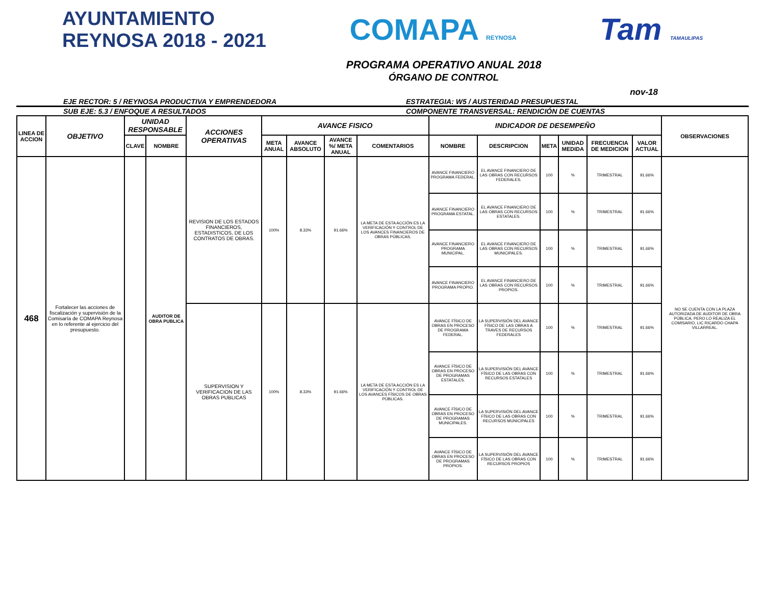AYUNTAMIENTO
REYNOSA 2018 - 2021
COMAPA REYNOSA
Tam TAMAULIPAS
PROGRAMA OPERATIVO ANUAL 2018
ÓRGANO DE CONTROL
nov-18
EJE RECTOR: 5 / REYNOSA PRODUCTIVA Y EMPRENDEDORA
ESTRATEGIA: W5 / AUSTERIDAD PRESUPUESTAL
SUB EJE: 5.3 / ENFOQUE A RESULTADOS
COMPONENTE TRANSVERSAL: RENDICIÓN DE CUENTAS
| LINEA DE ACCION | OBJETIVO | UNIDAD RESPONSABLE | | ACCIONES OPERATIVAS | AVANCE FISICO | | | | INDICADOR DE DESEMPEÑO | | | | | | OBSERVACIONES |
| --- | --- | --- | --- | --- | --- | --- | --- | --- | --- | --- | --- | --- | --- | --- | --- |
| | | CLAVE | NOMBRE | | META ANUAL | AVANCE ABSOLUTO | AVANCE %/ META ANUAL | COMENTARIOS | NOMBRE | DESCRIPCION | META | UNIDAD MEDIDA | FRECUENCIA DE MEDICION | VALOR ACTUAL | |
| 468 | Fortalecer las acciones de fiscalización y supervisión de la Comisaría de COMAPA Reynosa en lo referente al ejercicio del presupuesto. | | AUDITOR DE OBRA PUBLICA | REVISION DE LOS ESTADOS FINANCIEROS, ESTADISTICOS, DE LOS CONTRATOS DE OBRAS. | 100% | 8.33% | 91.66% | LA META DE ESTA ACCIÓN ES LA VERIFICACIÓN Y CONTROL DE LOS AVANCES FINANCIEROS DE OBRAS PÚBLICAS. | AVANCE FINANCIERO PROGRAMA FEDERAL. | EL AVANCE FINANCIERO DE LAS OBRAS CON RECURSOS FEDERALES. | 100 | % | TRIMESTRAL | 91.66% | NO SE CUENTA CON LA PLAZA AUTORIZADA DE AUDITOR DE OBRA PÚBLICA, PERO LO REALIZA EL COMISARIO, LIC RICARDO CHAPA VILLARREAL. |
| | | | | | | | | | AVANCE FINANCIERO PROGRAMA ESTATAL. | EL AVANCE FINANCIERO DE LAS OBRAS CON RECURSOS ESTATALES. | 100 | % | TRIMESTRAL | 91.66% | |
| | | | | | | | | | AVANCE FINANCIERO PROGRAMA MUNICIPAL. | EL AVANCE FINANCIERO DE LAS OBRAS CON RECURSOS MUNICIPALES. | 100 | % | TRIMESTRAL | 91.66% | |
| | | | | | | | | | AVANCE FINANCIERO PROGRAMA PROPIO. | EL AVANCE FINANCIERO DE LAS OBRAS CON RECURSOS PROPIOS. | 100 | % | TRIMESTRAL | 91.66% | |
| | | | | SUPERVISION Y VERIFICACION DE LAS OBRAS PUBLICAS | 100% | 8.33% | 91.66% | LA META DE ESTA ACCIÓN ES LA VERIFICACIÓN Y CONTROL DE LOS AVANCES FÍSICOS DE OBRAS PÚBLICAS. | AVANCE FÍSICO DE OBRAS EN PROCESO DE PROGRAMA FEDERAL. | LA SUPERVISIÓN DEL AVANCE FÍSICO DE LAS OBRAS A TRAVES DE RECURSOS FEDERALES | 100 | % | TRIMESTRAL | 91.66% | |
| | | | | | | | | | AVANCE FÍSICO DE OBRAS EN PROCESO DE PROGRAMAS ESTATALES. | LA SUPERVISIÓN DEL AVANCE FÍSICO DE LAS OBRAS CON RECURSOS ESTATALES | 100 | % | TRIMESTRAL | 91.66% | |
| | | | | | | | | | AVANCE FÍSICO DE OBRAS EN PROCESO DE PROGRAMAS MUNICIPALES. | LA SUPERVISIÓN DEL AVANCE FÍSICO DE LAS OBRAS CON RECURSOS MUNICIPALES | 100 | % | TRIMESTRAL | 91.66% | |
| | | | | | | | | | AVANCE FÍSICO DE OBRAS EN PROCESO DE PROGRAMAS PROPIOS. | LA SUPERVISIÓN DEL AVANCE FÍSICO DE LAS OBRAS CON RECURSOS PROPIOS | 100 | % | TRIMESTRAL | 91.66% | |